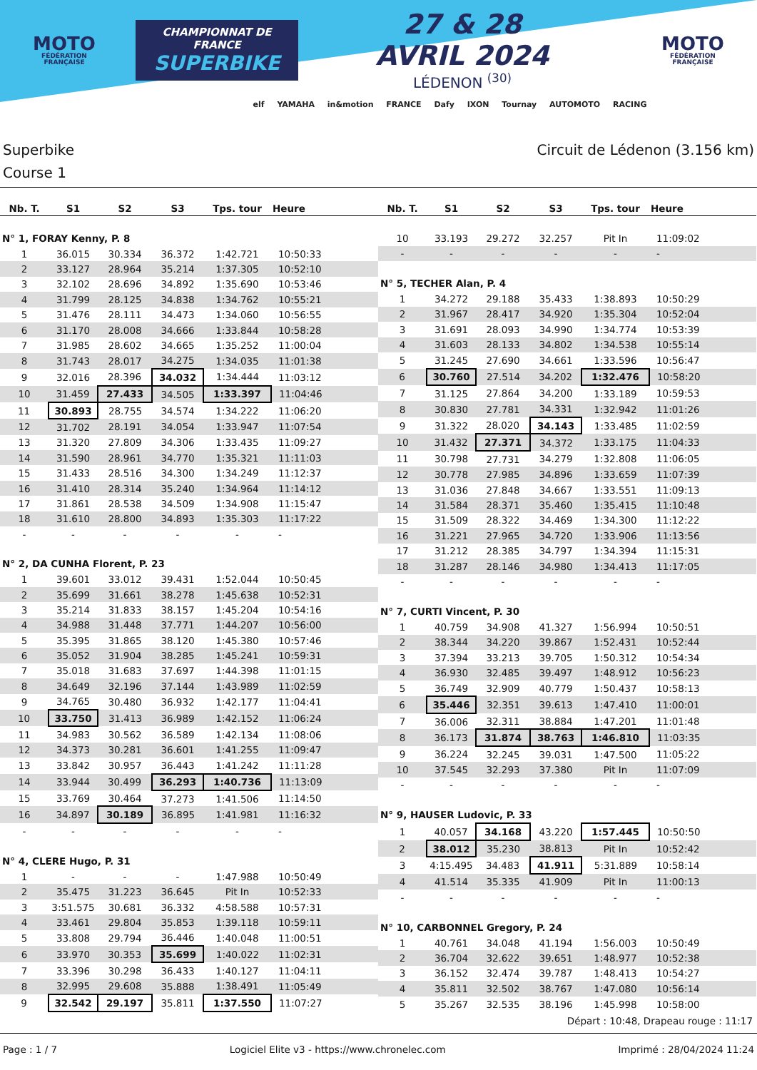MOTO
FÉDÉRATION FRANÇAISE
CHAMPIONNAT DE FRANCE
SUPERBIKE
27 & 28 AVRIL 2024
LÉDENON <sup>(30)</sup>
MOTO
FÉDÉRATION FRANÇAISE
elf YAMAHA in&motion FRANCE Dafy IXON Tournay AUTOMOTO RACING
Superbike Circuit de Lédenon (3.156 km)
Course 1
| Nb. T. | S1 | S2 | S3 | Tps. tour | Heure |
| --- | --- | --- | --- | --- | --- |
| N° 1, FORAY Kenny, P. 8 | | | | | |
| 1 | 36.015 | 30.334 | 36.372 | 1:42.721 | 10:50:33 |
| 2 | 33.127 | 28.964 | 35.214 | 1:37.305 | 10:52:10 |
| 3 | 32.102 | 28.696 | 34.892 | 1:35.690 | 10:53:46 |
| 4 | 31.799 | 28.125 | 34.838 | 1:34.762 | 10:55:21 |
| 5 | 31.476 | 28.111 | 34.473 | 1:34.060 | 10:56:55 |
| 6 | 31.170 | 28.008 | 34.666 | 1:33.844 | 10:58:28 |
| 7 | 31.985 | 28.602 | 34.665 | 1:35.252 | 11:00:04 |
| 8 | 31.743 | 28.017 | 34.275 | 1:34.035 | 11:01:38 |
| 9 | 32.016 | 28.396 | 34.032 | 1:34.444 | 11:03:12 |
| 10 | 31.459 | 27.433 | 34.505 | 1:33.397 | 11:04:46 |
| 11 | 30.893 | 28.755 | 34.574 | 1:34.222 | 11:06:20 |
| 12 | 31.702 | 28.191 | 34.054 | 1:33.947 | 11:07:54 |
| 13 | 31.320 | 27.809 | 34.306 | 1:33.435 | 11:09:27 |
| 14 | 31.590 | 28.961 | 34.770 | 1:35.321 | 11:11:03 |
| 15 | 31.433 | 28.516 | 34.300 | 1:34.249 | 11:12:37 |
| 16 | 31.410 | 28.314 | 35.240 | 1:34.964 | 11:14:12 |
| 17 | 31.861 | 28.538 | 34.509 | 1:34.908 | 11:15:47 |
| 18 | 31.610 | 28.800 | 34.893 | 1:35.303 | 11:17:22 |
| - | - | - | - | - | - |
| N° 2, DA CUNHA Florent, P. 23 | | | | | |
| 1 | 39.601 | 33.012 | 39.431 | 1:52.044 | 10:50:45 |
| 2 | 35.699 | 31.661 | 38.278 | 1:45.638 | 10:52:31 |
| 3 | 35.214 | 31.833 | 38.157 | 1:45.204 | 10:54:16 |
| 4 | 34.988 | 31.448 | 37.771 | 1:44.207 | 10:56:00 |
| 5 | 35.395 | 31.865 | 38.120 | 1:45.380 | 10:57:46 |
| 6 | 35.052 | 31.904 | 38.285 | 1:45.241 | 10:59:31 |
| 7 | 35.018 | 31.683 | 37.697 | 1:44.398 | 11:01:15 |
| 8 | 34.649 | 32.196 | 37.144 | 1:43.989 | 11:02:59 |
| 9 | 34.765 | 30.480 | 36.932 | 1:42.177 | 11:04:41 |
| 10 | 33.750 | 31.413 | 36.989 | 1:42.152 | 11:06:24 |
| 11 | 34.983 | 30.562 | 36.589 | 1:42.134 | 11:08:06 |
| 12 | 34.373 | 30.281 | 36.601 | 1:41.255 | 11:09:47 |
| 13 | 33.842 | 30.957 | 36.443 | 1:41.242 | 11:11:28 |
| 14 | 33.944 | 30.499 | 36.293 | 1:40.736 | 11:13:09 |
| 15 | 33.769 | 30.464 | 37.273 | 1:41.506 | 11:14:50 |
| 16 | 34.897 | 30.189 | 36.895 | 1:41.981 | 11:16:32 |
| - | - | - | - | - | - |
| N° 4, CLERE Hugo, P. 31 | | | | | |
| 1 | - | - | - | 1:47.988 | 10:50:49 |
| 2 | 35.475 | 31.223 | 36.645 | Pit In | 10:52:33 |
| 3 | 3:51.575 | 30.681 | 36.332 | 4:58.588 | 10:57:31 |
| 4 | 33.461 | 29.804 | 35.853 | 1:39.118 | 10:59:11 |
| 5 | 33.808 | 29.794 | 36.446 | 1:40.048 | 11:00:51 |
| 6 | 33.970 | 30.353 | 35.699 | 1:40.022 | 11:02:31 |
| 7 | 33.396 | 30.298 | 36.433 | 1:40.127 | 11:04:11 |
| 8 | 32.995 | 29.608 | 35.888 | 1:38.491 | 11:05:49 |
| 9 | 32.542 | 29.197 | 35.811 | 1:37.550 | 11:07:27 |
| Nb. T. | S1 | S2 | S3 | Tps. tour | Heure |
| --- | --- | --- | --- | --- | --- |
| 10 | 33.193 | 29.272 | 32.257 | Pit In | 11:09:02 |
| - | - | - | - | - | - |
| N° 5, TECHER Alan, P. 4 | | | | | |
| 1 | 34.272 | 29.188 | 35.433 | 1:38.893 | 10:50:29 |
| 2 | 31.967 | 28.417 | 34.920 | 1:35.304 | 10:52:04 |
| 3 | 31.691 | 28.093 | 34.990 | 1:34.774 | 10:53:39 |
| 4 | 31.603 | 28.133 | 34.802 | 1:34.538 | 10:55:14 |
| 5 | 31.245 | 27.690 | 34.661 | 1:33.596 | 10:56:47 |
| 6 | 30.760 | 27.514 | 34.202 | 1:32.476 | 10:58:20 |
| 7 | 31.125 | 27.864 | 34.200 | 1:33.189 | 10:59:53 |
| 8 | 30.830 | 27.781 | 34.331 | 1:32.942 | 11:01:26 |
| 9 | 31.322 | 28.020 | 34.143 | 1:33.485 | 11:02:59 |
| 10 | 31.432 | 27.371 | 34.372 | 1:33.175 | 11:04:33 |
| 11 | 30.798 | 27.731 | 34.279 | 1:32.808 | 11:06:05 |
| 12 | 30.778 | 27.985 | 34.896 | 1:33.659 | 11:07:39 |
| 13 | 31.036 | 27.848 | 34.667 | 1:33.551 | 11:09:13 |
| 14 | 31.584 | 28.371 | 35.460 | 1:35.415 | 11:10:48 |
| 15 | 31.509 | 28.322 | 34.469 | 1:34.300 | 11:12:22 |
| 16 | 31.221 | 27.965 | 34.720 | 1:33.906 | 11:13:56 |
| 17 | 31.212 | 28.385 | 34.797 | 1:34.394 | 11:15:31 |
| 18 | 31.287 | 28.146 | 34.980 | 1:34.413 | 11:17:05 |
| - | - | - | - | - | - |
| N° 7, CURTI Vincent, P. 30 | | | | | |
| 1 | 40.759 | 34.908 | 41.327 | 1:56.994 | 10:50:51 |
| 2 | 38.344 | 34.220 | 39.867 | 1:52.431 | 10:52:44 |
| 3 | 37.394 | 33.213 | 39.705 | 1:50.312 | 10:54:34 |
| 4 | 36.930 | 32.485 | 39.497 | 1:48.912 | 10:56:23 |
| 5 | 36.749 | 32.909 | 40.779 | 1:50.437 | 10:58:13 |
| 6 | 35.446 | 32.351 | 39.613 | 1:47.410 | 11:00:01 |
| 7 | 36.006 | 32.311 | 38.884 | 1:47.201 | 11:01:48 |
| 8 | 36.173 | 31.874 | 38.763 | 1:46.810 | 11:03:35 |
| 9 | 36.224 | 32.245 | 39.031 | 1:47.500 | 11:05:22 |
| 10 | 37.545 | 32.293 | 37.380 | Pit In | 11:07:09 |
| - | - | - | - | - | - |
| N° 9, HAUSER Ludovic, P. 33 | | | | | |
| 1 | 40.057 | 34.168 | 43.220 | 1:57.445 | 10:50:50 |
| 2 | 38.012 | 35.230 | 38.813 | Pit In | 10:52:42 |
| 3 | 4:15.495 | 34.483 | 41.911 | 5:31.889 | 10:58:14 |
| 4 | 41.514 | 35.335 | 41.909 | Pit In | 11:00:13 |
| - | - | - | - | - | - |
| N° 10, CARBONNEL Gregory, P. 24 | | | | | |
| 1 | 40.761 | 34.048 | 41.194 | 1:56.003 | 10:50:49 |
| 2 | 36.704 | 32.622 | 39.651 | 1:48.977 | 10:52:38 |
| 3 | 36.152 | 32.474 | 39.787 | 1:48.413 | 10:54:27 |
| 4 | 35.811 | 32.502 | 38.767 | 1:47.080 | 10:56:14 |
| 5 | 35.267 | 32.535 | 38.196 | 1:45.998 | 10:58:00 |
Départ : 10:48, Drapeau rouge : 11:17
Page : 1 / 7 Logiciel Elite v3 - https://www.chronelec.com Imprimé : 28/04/2024 11:24